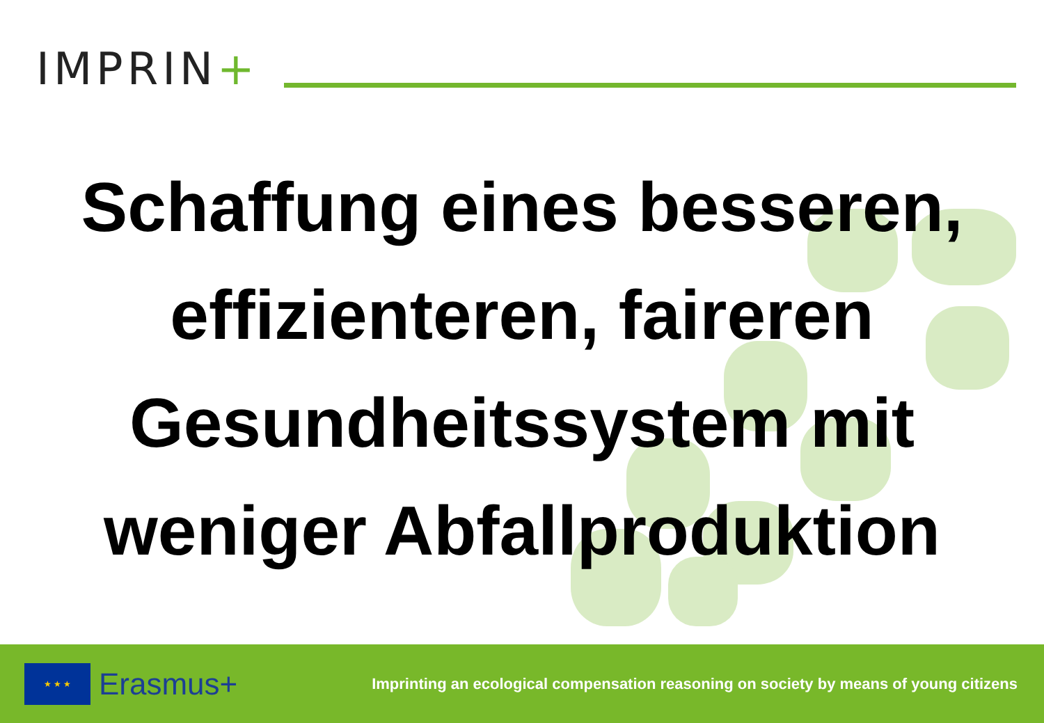IMPRIN+
Schaffung eines besseren,
effizienteren, faireren
Gesundheitssystem mit
weniger Abfallproduktion
★ ★ ★
Erasmus+
Imprinting an ecological compensation reasoning on society by means of young citizens